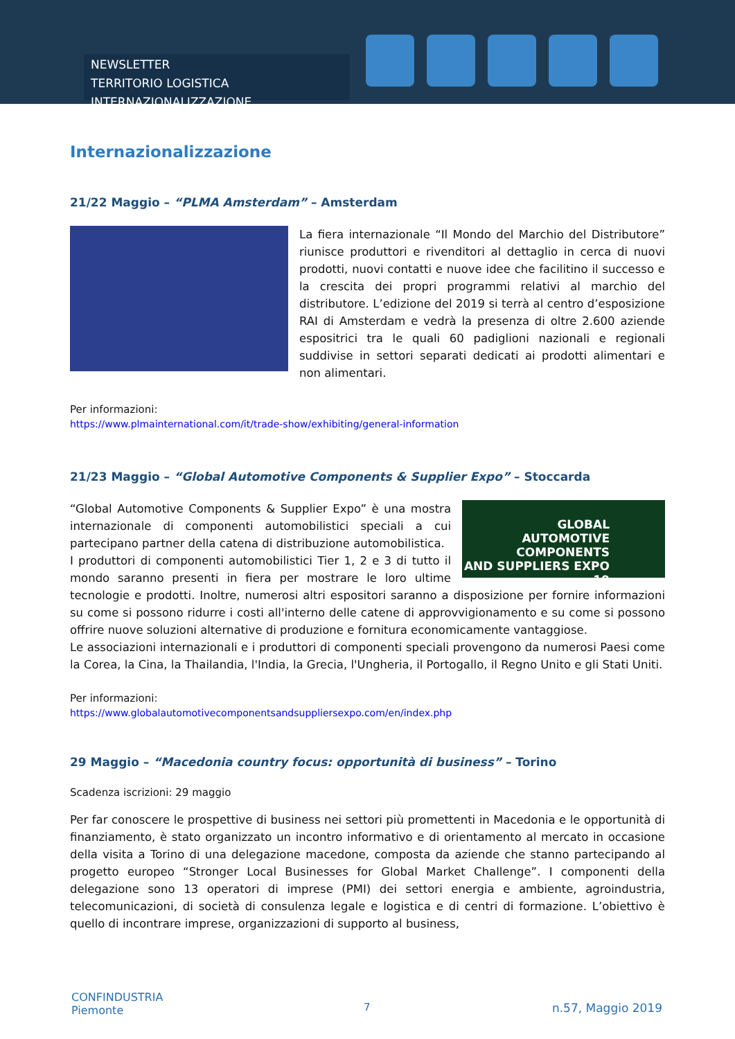NEWSLETTER
TERRITORIO LOGISTICA INTERNAZIONALIZZAZIONE
Internazionalizzazione
21/22 Maggio – “PLMA Amsterdam” – Amsterdam
La fiera internazionale “Il Mondo del Marchio del Distributore” riunisce produttori e rivenditori al dettaglio in cerca di nuovi prodotti, nuovi contatti e nuove idee che facilitino il successo e la crescita dei propri programmi relativi al marchio del distributore. L’edizione del 2019 si terrà al centro d’esposizione RAI di Amsterdam e vedrà la presenza di oltre 2.600 aziende espositrici tra le quali 60 padiglioni nazionali e regionali suddivise in settori separati dedicati ai prodotti alimentari e non alimentari.
Per informazioni:
https://www.plmainternational.com/it/trade-show/exhibiting/general-information
21/23 Maggio – “Global Automotive Components & Supplier Expo” – Stoccarda
GLOBAL
AUTOMOTIVE
COMPONENTS
AND SUPPLIERS EXPO 19
“Global Automotive Components & Supplier Expo” è una mostra internazionale di componenti automobilistici speciali a cui partecipano partner della catena di distribuzione automobilistica.
I produttori di componenti automobilistici Tier 1, 2 e 3 di tutto il mondo saranno presenti in fiera per mostrare le loro ultime tecnologie e prodotti. Inoltre, numerosi altri espositori saranno a disposizione per fornire informazioni su come si possono ridurre i costi all'interno delle catene di approvvigionamento e su come si possono offrire nuove soluzioni alternative di produzione e fornitura economicamente vantaggiose.
Le associazioni internazionali e i produttori di componenti speciali provengono da numerosi Paesi come la Corea, la Cina, la Thailandia, l'India, la Grecia, l'Ungheria, il Portogallo, il Regno Unito e gli Stati Uniti.
Per informazioni:
https://www.globalautomotivecomponentsandsuppliersexpo.com/en/index.php
29 Maggio – “Macedonia country focus: opportunità di business” – Torino
Scadenza iscrizioni: 29 maggio
Per far conoscere le prospettive di business nei settori più promettenti in Macedonia e le opportunità di finanziamento, è stato organizzato un incontro informativo e di orientamento al mercato in occasione della visita a Torino di una delegazione macedone, composta da aziende che stanno partecipando al progetto europeo “Stronger Local Businesses for Global Market Challenge”. I componenti della delegazione sono 13 operatori di imprese (PMI) dei settori energia e ambiente, agroindustria, telecomunicazioni, di società di consulenza legale e logistica e di centri di formazione. L’obiettivo è quello di incontrare imprese, organizzazioni di supporto al business,
CONFINDUSTRIA
Piemonte
7 n.57, Maggio 2019